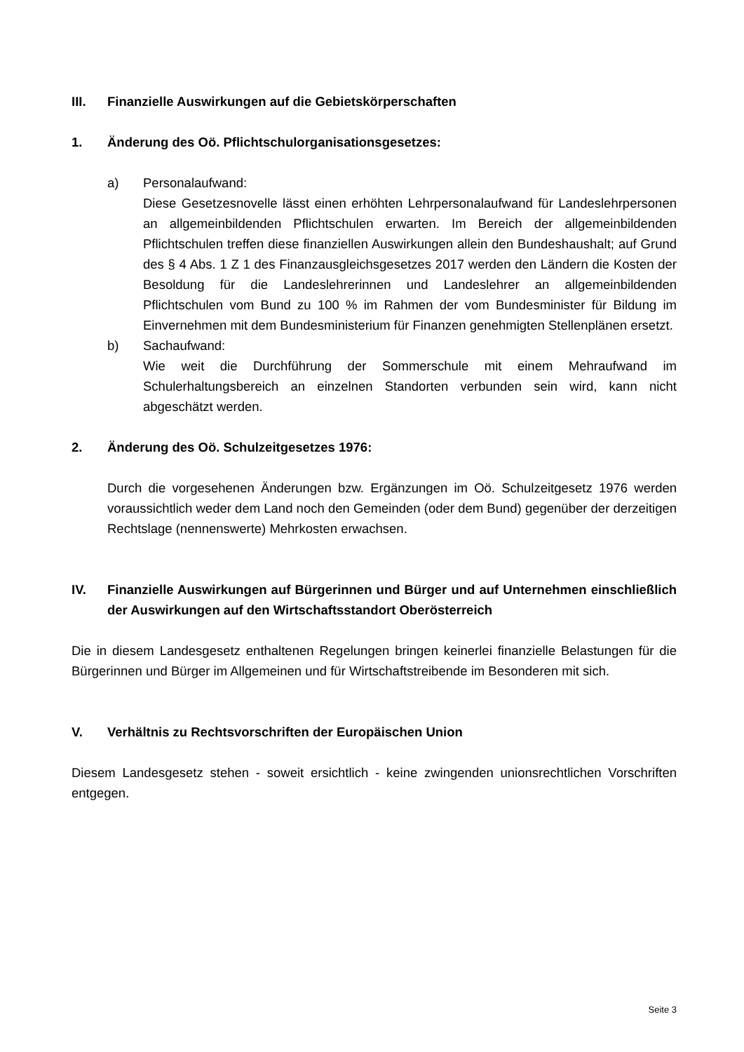III. Finanzielle Auswirkungen auf die Gebietskörperschaften
1. Änderung des Oö. Pflichtschulorganisationsgesetzes:
a) Personalaufwand:
Diese Gesetzesnovelle lässt einen erhöhten Lehrpersonalaufwand für Landeslehrpersonen an allgemeinbildenden Pflichtschulen erwarten. Im Bereich der allgemeinbildenden Pflichtschulen treffen diese finanziellen Auswirkungen allein den Bundeshaushalt; auf Grund des § 4 Abs. 1 Z 1 des Finanzausgleichsgesetzes 2017 werden den Ländern die Kosten der Besoldung für die Landeslehrerinnen und Landeslehrer an allgemeinbildenden Pflichtschulen vom Bund zu 100 % im Rahmen der vom Bundesminister für Bildung im Einvernehmen mit dem Bundesministerium für Finanzen genehmigten Stellenplänen ersetzt.
b) Sachaufwand:
Wie weit die Durchführung der Sommerschule mit einem Mehraufwand im Schulerhaltungsbereich an einzelnen Standorten verbunden sein wird, kann nicht abgeschätzt werden.
2. Änderung des Oö. Schulzeitgesetzes 1976:
Durch die vorgesehenen Änderungen bzw. Ergänzungen im Oö. Schulzeitgesetz 1976 werden voraussichtlich weder dem Land noch den Gemeinden (oder dem Bund) gegenüber der derzeitigen Rechtslage (nennenswerte) Mehrkosten erwachsen.
IV. Finanzielle Auswirkungen auf Bürgerinnen und Bürger und auf Unternehmen einschließlich der Auswirkungen auf den Wirtschaftsstandort Oberösterreich
Die in diesem Landesgesetz enthaltenen Regelungen bringen keinerlei finanzielle Belastungen für die Bürgerinnen und Bürger im Allgemeinen und für Wirtschaftstreibende im Besonderen mit sich.
V. Verhältnis zu Rechtsvorschriften der Europäischen Union
Diesem Landesgesetz stehen - soweit ersichtlich - keine zwingenden unionsrechtlichen Vorschriften entgegen.
Seite 3